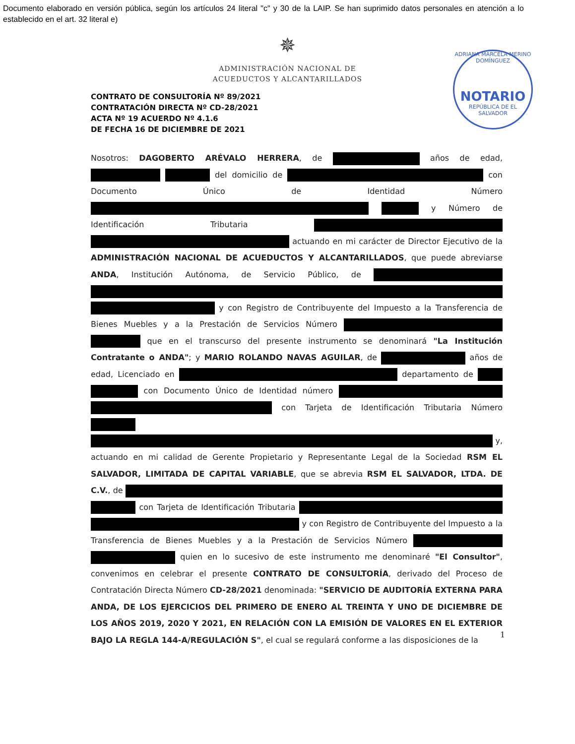Documento elaborado en versión pública, según los artículos 24 literal "c" y 30 de la LAIP. Se han suprimido datos personales en atención a lo establecido en el art. 32 literal e)
✵
ADMINISTRACIÓN NACIONAL DE
ACUEDUCTOS Y ALCANTARILLADOS
ADRIANA MARCELA MERINO DOMÍNGUEZ
NOTARIO
REPÚBLICA DE EL SALVADOR
CONTRATO DE CONSULTORÍA Nº 89/2021
CONTRATACIÓN DIRECTA Nº CD-28/2021
ACTA Nº 19 ACUERDO Nº 4.1.6
DE FECHA 16 DE DICIEMBRE DE 2021
Nosotros: DAGOBERTO ARÉVALO HERRERA, de años de edad, del domicilio de con Documento Único de Identidad Número y Número de Identificación Tributaria actuando en mi carácter de Director Ejecutivo de la ADMINISTRACIÓN NACIONAL DE ACUEDUCTOS Y ALCANTARILLADOS, que puede abreviarse ANDA, Institución Autónoma, de Servicio Público, de y con Registro de Contribuyente del Impuesto a la Transferencia de Bienes Muebles y a la Prestación de Servicios Número que en el transcurso del presente instrumento se denominará "La Institución Contratante o ANDA"; y MARIO ROLANDO NAVAS AGUILAR, de años de edad, Licenciado en departamento de con Documento Único de Identidad número con Tarjeta de Identificación Tributaria Número y, actuando en mi calidad de Gerente Propietario y Representante Legal de la Sociedad RSM EL SALVADOR, LIMITADA DE CAPITAL VARIABLE, que se abrevia RSM EL SALVADOR, LTDA. DE C.V., de con Tarjeta de Identificación Tributaria y con Registro de Contribuyente del Impuesto a la Transferencia de Bienes Muebles y a la Prestación de Servicios Número quien en lo sucesivo de este instrumento me denominaré "El Consultor", convenimos en celebrar el presente CONTRATO DE CONSULTORÍA, derivado del Proceso de Contratación Directa Número CD-28/2021 denominada: "SERVICIO DE AUDITORÍA EXTERNA PARA ANDA, DE LOS EJERCICIOS DEL PRIMERO DE ENERO AL TREINTA Y UNO DE DICIEMBRE DE LOS AÑOS 2019, 2020 Y 2021, EN RELACIÓN CON LA EMISIÓN DE VALORES EN EL EXTERIOR BAJO LA REGLA 144-A/REGULACIÓN S", el cual se regulará conforme a las disposiciones de la
1